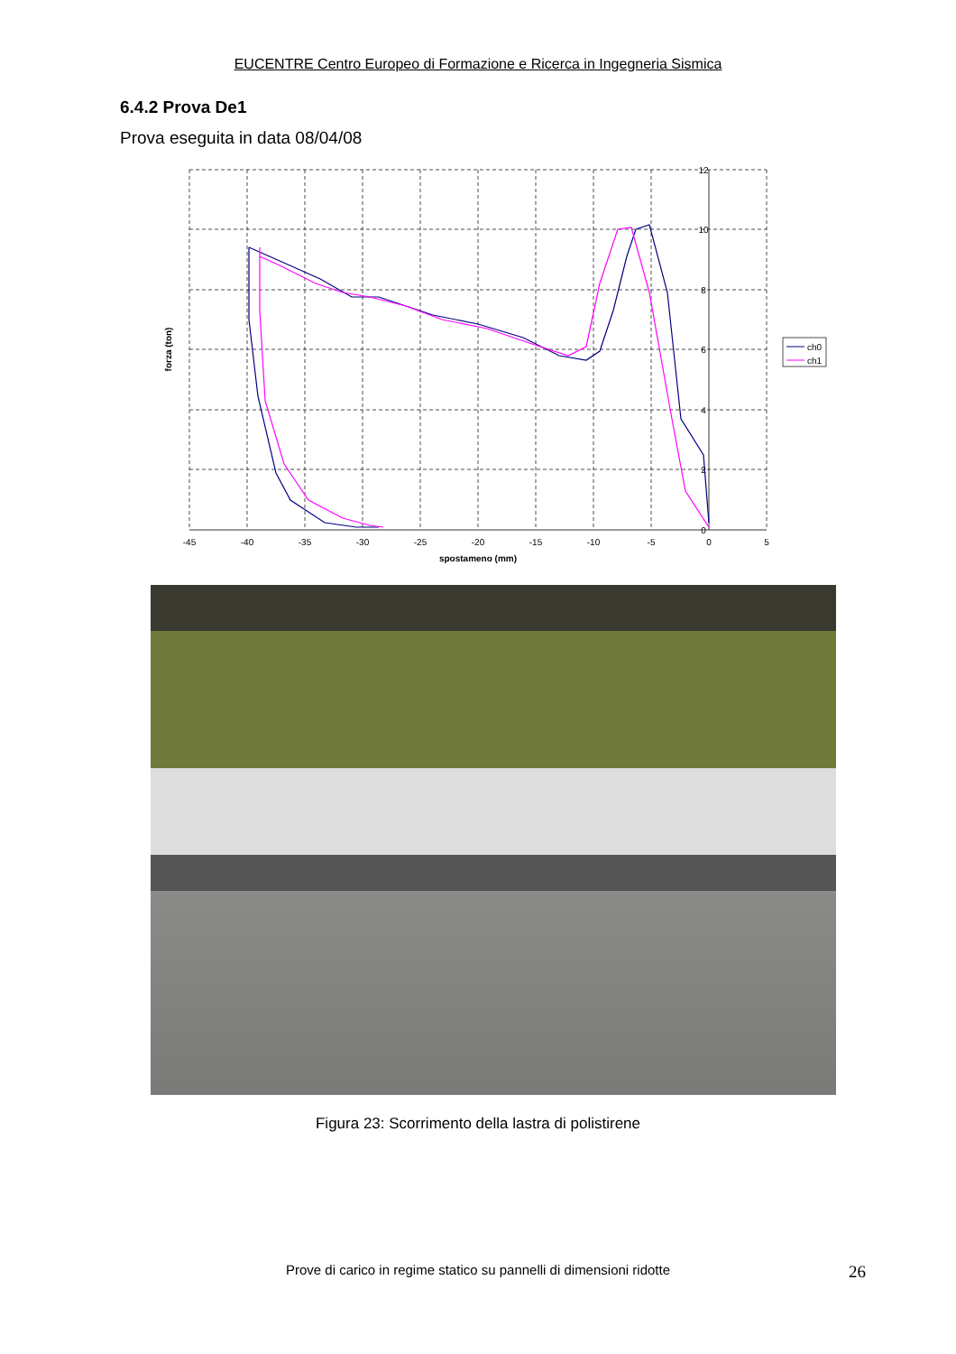EUCENTRE Centro Europeo di Formazione e Ricerca in Ingegneria Sismica
6.4.2 Prova De1
Prova eseguita in data 08/04/08
-45
-40
-35
-30
-25
-20
-15
-10
-5
0
5
12
10
8
6
4
2
0
spostameno (mm)
forza (ton)
ch0
ch1
Figura 23: Scorrimento della lastra di polistirene
Prove di carico in regime statico su pannelli di dimensioni ridotte
26